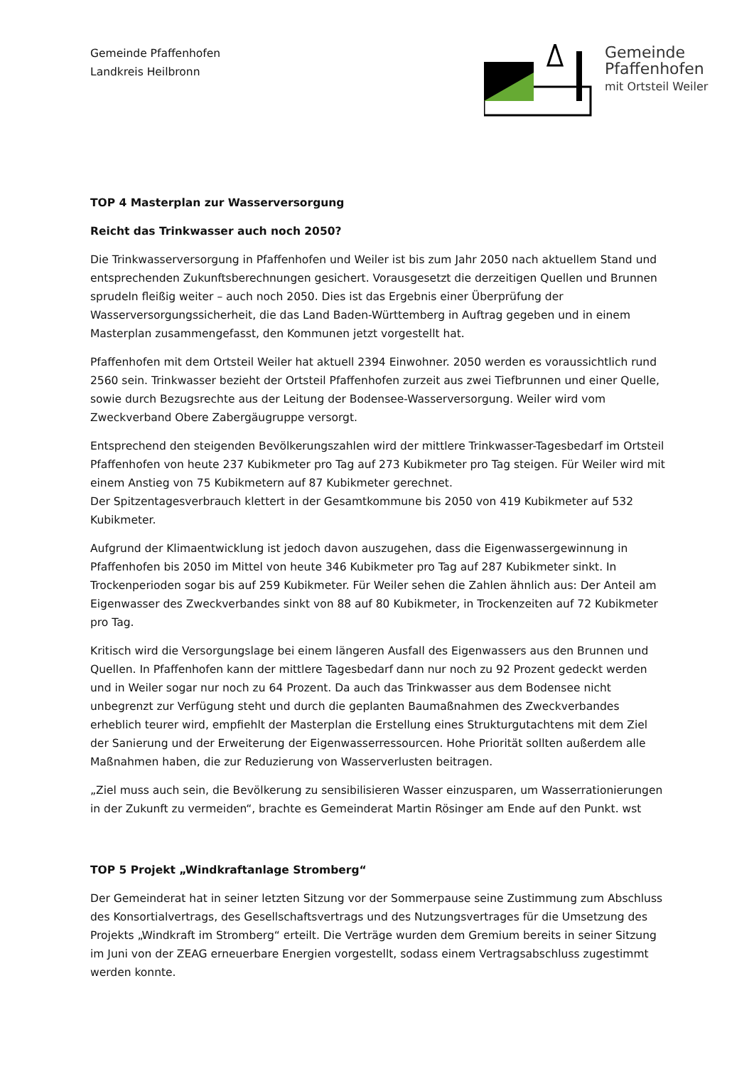Gemeinde Pfaffenhofen
Landkreis Heilbronn
Gemeinde
Pfaffenhofen
mit Ortsteil Weiler
TOP 4 Masterplan zur Wasserversorgung
Reicht das Trinkwasser auch noch 2050?
Die Trinkwasserversorgung in Pfaffenhofen und Weiler ist bis zum Jahr 2050 nach aktuellem Stand und entsprechenden Zukunftsberechnungen gesichert. Vorausgesetzt die derzeitigen Quellen und Brunnen sprudeln fleißig weiter – auch noch 2050. Dies ist das Ergebnis einer Überprüfung der Wasserversorgungssicherheit, die das Land Baden-Württemberg in Auftrag gegeben und in einem Masterplan zusammengefasst, den Kommunen jetzt vorgestellt hat.
Pfaffenhofen mit dem Ortsteil Weiler hat aktuell 2394 Einwohner. 2050 werden es voraussichtlich rund 2560 sein. Trinkwasser bezieht der Ortsteil Pfaffenhofen zurzeit aus zwei Tiefbrunnen und einer Quelle, sowie durch Bezugsrechte aus der Leitung der Bodensee-Wasserversorgung. Weiler wird vom Zweckverband Obere Zabergäugruppe versorgt.
Entsprechend den steigenden Bevölkerungszahlen wird der mittlere Trinkwasser-Tagesbedarf im Ortsteil Pfaffenhofen von heute 237 Kubikmeter pro Tag auf 273 Kubikmeter pro Tag steigen. Für Weiler wird mit einem Anstieg von 75 Kubikmetern auf 87 Kubikmeter gerechnet.
Der Spitzentagesverbrauch klettert in der Gesamtkommune bis 2050 von 419 Kubikmeter auf 532 Kubikmeter.
Aufgrund der Klimaentwicklung ist jedoch davon auszugehen, dass die Eigenwassergewinnung in Pfaffenhofen bis 2050 im Mittel von heute 346 Kubikmeter pro Tag auf 287 Kubikmeter sinkt. In Trockenperioden sogar bis auf 259 Kubikmeter. Für Weiler sehen die Zahlen ähnlich aus: Der Anteil am Eigenwasser des Zweckverbandes sinkt von 88 auf 80 Kubikmeter, in Trockenzeiten auf 72 Kubikmeter pro Tag.
Kritisch wird die Versorgungslage bei einem längeren Ausfall des Eigenwassers aus den Brunnen und Quellen. In Pfaffenhofen kann der mittlere Tagesbedarf dann nur noch zu 92 Prozent gedeckt werden und in Weiler sogar nur noch zu 64 Prozent. Da auch das Trinkwasser aus dem Bodensee nicht unbegrenzt zur Verfügung steht und durch die geplanten Baumaßnahmen des Zweckverbandes erheblich teurer wird, empfiehlt der Masterplan die Erstellung eines Strukturgutachtens mit dem Ziel der Sanierung und der Erweiterung der Eigenwasserressourcen. Hohe Priorität sollten außerdem alle Maßnahmen haben, die zur Reduzierung von Wasserverlusten beitragen.
„Ziel muss auch sein, die Bevölkerung zu sensibilisieren Wasser einzusparen, um Wasserrationierungen in der Zukunft zu vermeiden“, brachte es Gemeinderat Martin Rösinger am Ende auf den Punkt. wst
TOP 5 Projekt „Windkraftanlage Stromberg“
Der Gemeinderat hat in seiner letzten Sitzung vor der Sommerpause seine Zustimmung zum Abschluss des Konsortialvertrags, des Gesellschaftsvertrags und des Nutzungsvertrages für die Umsetzung des Projekts „Windkraft im Stromberg“ erteilt. Die Verträge wurden dem Gremium bereits in seiner Sitzung im Juni von der ZEAG erneuerbare Energien vorgestellt, sodass einem Vertragsabschluss zugestimmt werden konnte.